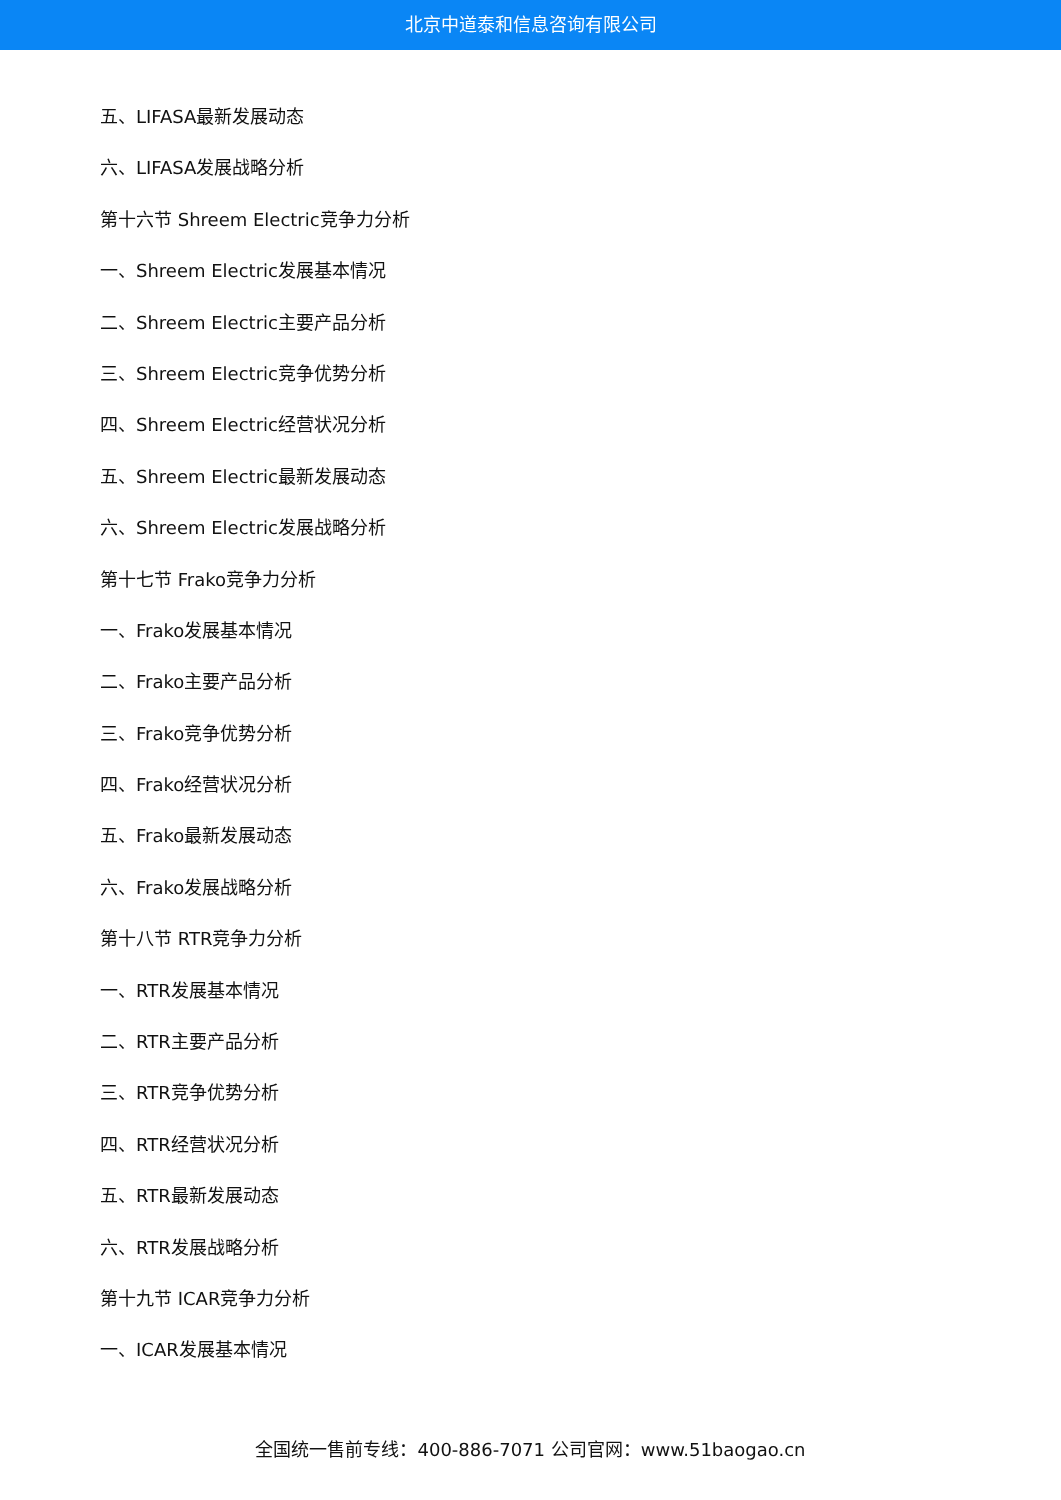北京中道泰和信息咨询有限公司
五、LIFASA最新发展动态
六、LIFASA发展战略分析
第十六节 Shreem Electric竞争力分析
一、Shreem Electric发展基本情况
二、Shreem Electric主要产品分析
三、Shreem Electric竞争优势分析
四、Shreem Electric经营状况分析
五、Shreem Electric最新发展动态
六、Shreem Electric发展战略分析
第十七节 Frako竞争力分析
一、Frako发展基本情况
二、Frako主要产品分析
三、Frako竞争优势分析
四、Frako经营状况分析
五、Frako最新发展动态
六、Frako发展战略分析
第十八节 RTR竞争力分析
一、RTR发展基本情况
二、RTR主要产品分析
三、RTR竞争优势分析
四、RTR经营状况分析
五、RTR最新发展动态
六、RTR发展战略分析
第十九节 ICAR竞争力分析
一、ICAR发展基本情况
全国统一售前专线：400-886-7071 公司官网：www.51baogao.cn